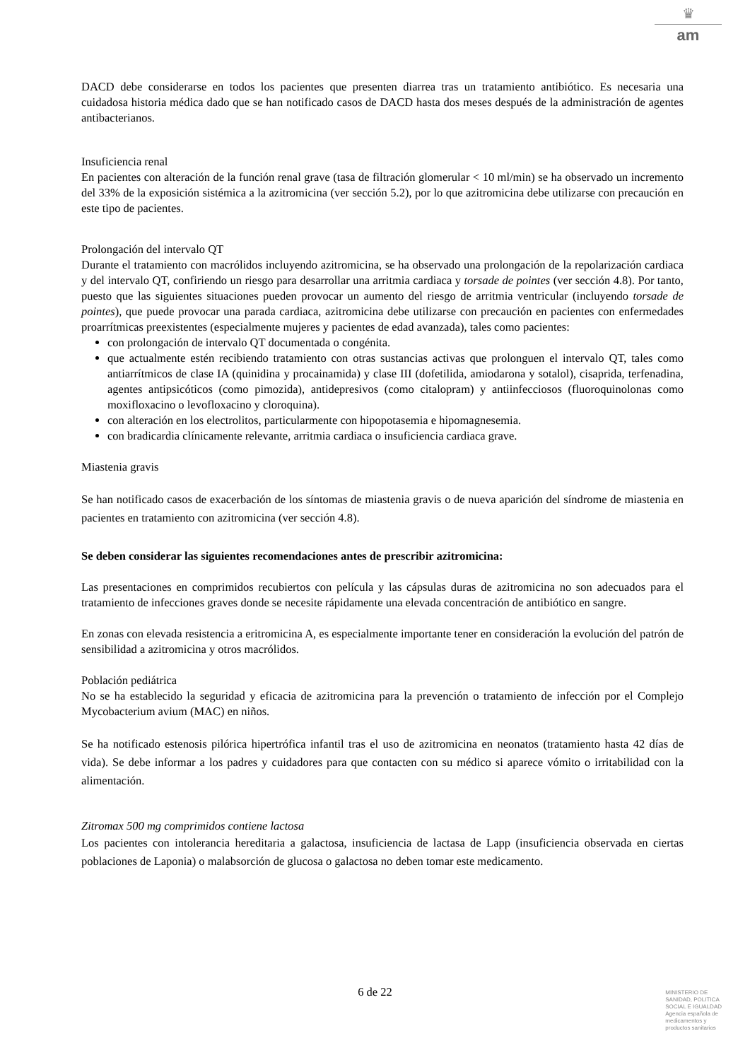♛
am
DACD debe considerarse en todos los pacientes que presenten diarrea tras un tratamiento antibiótico. Es necesaria una cuidadosa historia médica dado que se han notificado casos de DACD hasta dos meses después de la administración de agentes antibacterianos.
Insuficiencia renal
En pacientes con alteración de la función renal grave (tasa de filtración glomerular < 10 ml/min) se ha observado un incremento del 33% de la exposición sistémica a la azitromicina (ver sección 5.2), por lo que azitromicina debe utilizarse con precaución en este tipo de pacientes.
Prolongación del intervalo QT
Durante el tratamiento con macrólidos incluyendo azitromicina, se ha observado una prolongación de la repolarización cardiaca y del intervalo QT, confiriendo un riesgo para desarrollar una arritmia cardiaca y torsade de pointes (ver sección 4.8). Por tanto, puesto que las siguientes situaciones pueden provocar un aumento del riesgo de arritmia ventricular (incluyendo torsade de pointes), que puede provocar una parada cardiaca, azitromicina debe utilizarse con precaución en pacientes con enfermedades proarrítmicas preexistentes (especialmente mujeres y pacientes de edad avanzada), tales como pacientes:
con prolongación de intervalo QT documentada o congénita.
que actualmente estén recibiendo tratamiento con otras sustancias activas que prolonguen el intervalo QT, tales como antiarrítmicos de clase IA (quinidina y procainamida) y clase III (dofetilida, amiodarona y sotalol), cisaprida, terfenadina, agentes antipsicóticos (como pimozida), antidepresivos (como citalopram) y antiinfecciosos (fluoroquinolonas como moxifloxacino o levofloxacino y cloroquina).
con alteración en los electrolitos, particularmente con hipopotasemia e hipomagnesemia.
con bradicardia clínicamente relevante, arritmia cardiaca o insuficiencia cardiaca grave.
Miastenia gravis
Se han notificado casos de exacerbación de los síntomas de miastenia gravis o de nueva aparición del síndrome de miastenia en pacientes en tratamiento con azitromicina (ver sección 4.8).
Se deben considerar las siguientes recomendaciones antes de prescribir azitromicina:
Las presentaciones en comprimidos recubiertos con película y las cápsulas duras de azitromicina no son adecuados para el tratamiento de infecciones graves donde se necesite rápidamente una elevada concentración de antibiótico en sangre.
En zonas con elevada resistencia a eritromicina A, es especialmente importante tener en consideración la evolución del patrón de sensibilidad a azitromicina y otros macrólidos.
Población pediátrica
No se ha establecido la seguridad y eficacia de azitromicina para la prevención o tratamiento de infección por el Complejo Mycobacterium avium (MAC) en niños.
Se ha notificado estenosis pilórica hipertrófica infantil tras el uso de azitromicina en neonatos (tratamiento hasta 42 días de vida). Se debe informar a los padres y cuidadores para que contacten con su médico si aparece vómito o irritabilidad con la alimentación.
Zitromax 500 mg comprimidos contiene lactosa
Los pacientes con intolerancia hereditaria a galactosa, insuficiencia de lactasa de Lapp (insuficiencia observada en ciertas poblaciones de Laponia) o malabsorción de glucosa o galactosa no deben tomar este medicamento.
6 de 22
MINISTERIO DE
SANIDAD, POLITICA
SOCIAL E IGUALDAD
Agencia española de
medicamentos y
productos sanitarios